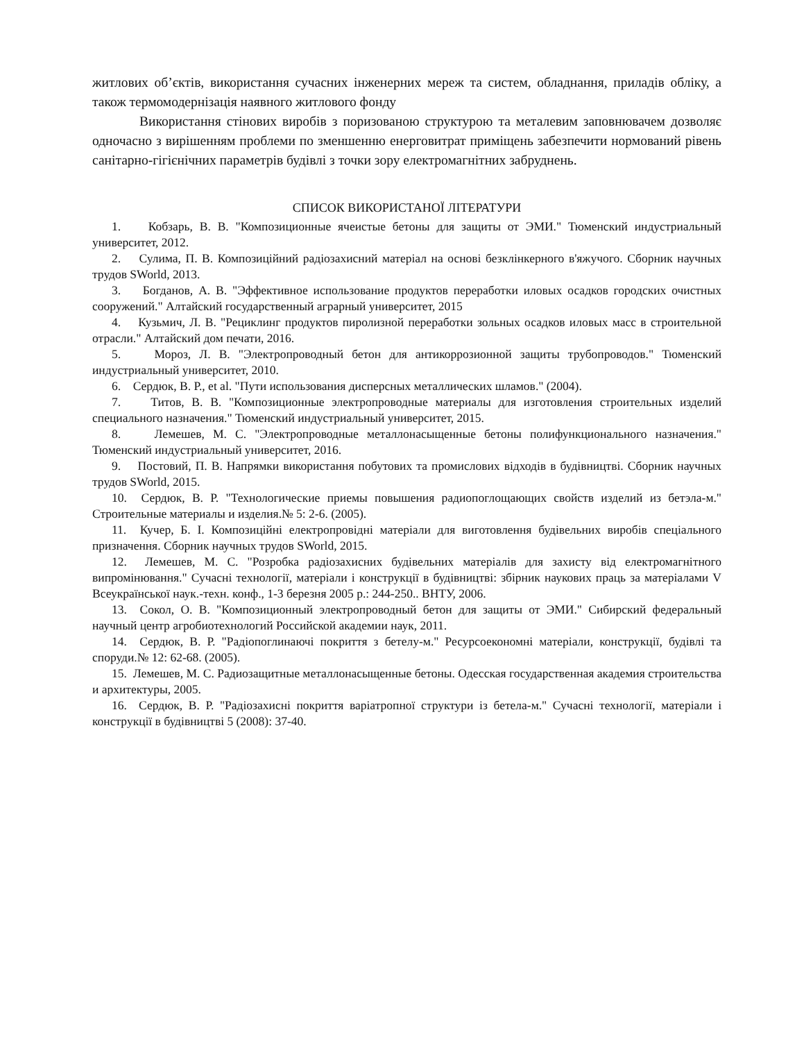житлових об’єктів, використання сучасних інженерних мереж та систем, обладнання, приладів обліку, а також термомодернізація наявного житлового фонду
Використання стінових виробів з поризованою структурою та металевим заповнювачем дозволяє одночасно з вирішенням проблеми по зменшенню енерговитрат приміщень забезпечити нормований рівень санітарно-гігієнічних параметрів будівлі з точки зору електромагнітних забруднень.
СПИСОК ВИКОРИСТАНОЇ ЛІТЕРАТУРИ
1. Кобзарь, В. В. "Композиционные ячеистые бетоны для защиты от ЭМИ." Тюменский индустриальный университет, 2012.
2. Сулима, П. В. Композиційний радіозахисний матеріал на основі безклінкерного в'яжучого. Сборник научных трудов SWorld, 2013.
3. Богданов, А. В. "Эффективное использование продуктов переработки иловых осадков городских очистных сооружений." Алтайский государственный аграрный университет, 2015
4. Кузьмич, Л. В. "Рециклинг продуктов пиролизной переработки зольных осадков иловых масс в строительной отрасли." Алтайский дом печати, 2016.
5. Мороз, Л. В. "Электропроводный бетон для антикоррозионной защиты трубопроводов." Тюменский индустриальный университет, 2010.
6. Сердюк, В. Р., et al. "Пути использования дисперсных металлических шламов." (2004).
7. Титов, В. В. "Композиционные электропроводные материалы для изготовления строительных изделий специального назначения." Тюменский индустриальный университет, 2015.
8. Лемешев, М. С. "Электропроводные металлонасыщенные бетоны полифункционального назначения." Тюменский индустриальный университет, 2016.
9. Постовий, П. В. Напрямки використання побутових та промислових відходів в будівництві. Сборник научных трудов SWorld, 2015.
10. Сердюк, В. Р. "Технологические приемы повышения радиопоглощающих свойств изделий из бетэла-м." Строительные материалы и изделия.№ 5: 2-6. (2005).
11. Кучер, Б. І. Композиційні електропровідні матеріали для виготовлення будівельних виробів спеціального призначення. Сборник научных трудов SWorld, 2015.
12. Лемешев, М. С. "Розробка радіозахисних будівельних матеріалів для захисту від електромагнітного випромінювання." Сучасні технології, матеріали і конструкції в будівництві: збірник наукових праць за матеріалами V Всеукраїнської наук.-техн. конф., 1-3 березня 2005 р.: 244-250.. ВНТУ, 2006.
13. Сокол, О. В. "Композиционный электропроводный бетон для защиты от ЭМИ." Сибирский федеральный научный центр агробиотехнологий Российской академии наук, 2011.
14. Сердюк, В. Р. "Радіопоглинаючі покриття з бетелу-м." Ресурсоекономні матеріали, конструкції, будівлі та споруди.№ 12: 62-68. (2005).
15. Лемешев, М. С. Радиозащитные металлонасыщенные бетоны. Одесская государственная академия строительства и архитектуры, 2005.
16. Сердюк, В. Р. "Радіозахисні покриття варіатропної структури із бетела-м." Сучасні технології, матеріали і конструкції в будівництві 5 (2008): 37-40.